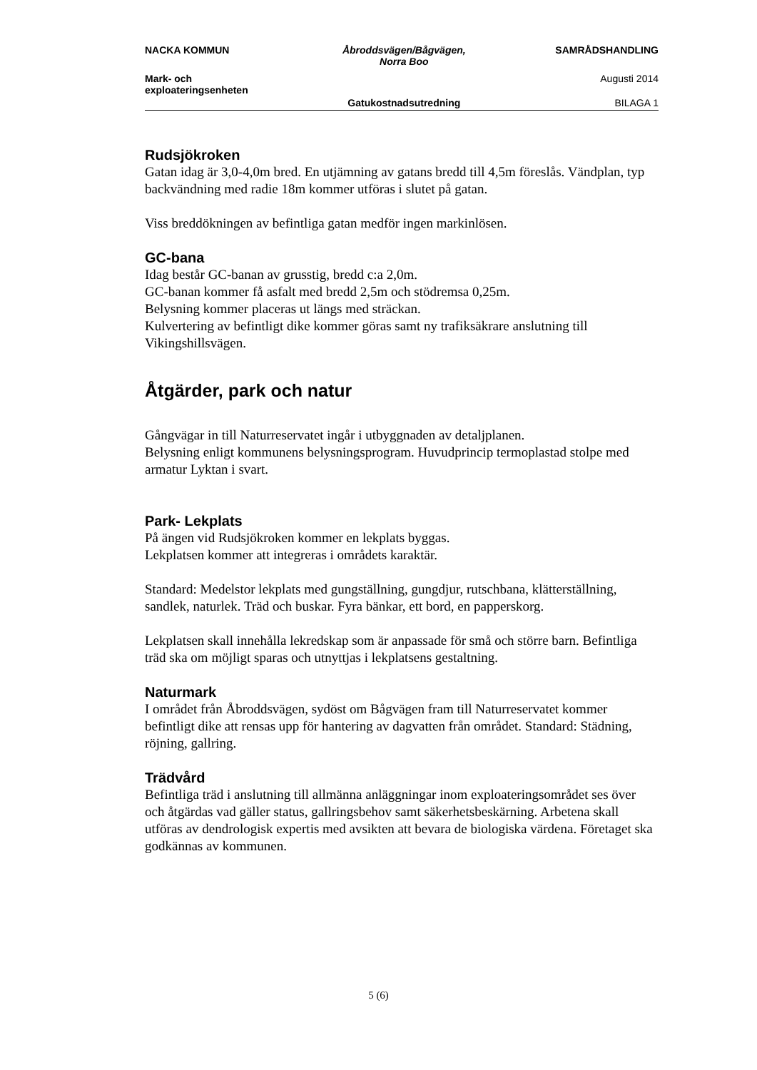| NACKA KOMMUN | Åbroddsvägen/Bågvägen, Norra Boo | SAMRÅDSHANDLING |
| Mark- och exploateringsenheten | | Augusti 2014 |
| | Gatukostnadsutredning | BILAGA 1 |
Rudsjökroken
Gatan idag är 3,0-4,0m bred. En utjämning av gatans bredd till 4,5m föreslås. Vändplan, typ backvändning med radie 18m kommer utföras i slutet på gatan.
Viss breddökningen av befintliga gatan medför ingen markinlösen.
GC-bana
Idag består GC-banan av grusstig, bredd c:a 2,0m.
GC-banan kommer få asfalt med bredd 2,5m och stödremsa 0,25m.
Belysning kommer placeras ut längs med sträckan.
Kulvertering av befintligt dike kommer göras samt ny trafiksäkrare anslutning till Vikingshillsvägen.
Åtgärder, park och natur
Gångvägar in till Naturreservatet ingår i utbyggnaden av detaljplanen.
Belysning enligt kommunens belysningsprogram. Huvudprincip termoplastad stolpe med armatur Lyktan i svart.
Park- Lekplats
På ängen vid Rudsjökroken kommer en lekplats byggas.
Lekplatsen kommer att integreras i områdets karaktär.
Standard: Medelstor lekplats med gungställning, gungdjur, rutschbana, klätterställning, sandlek, naturlek. Träd och buskar. Fyra bänkar, ett bord, en papperskorg.
Lekplatsen skall innehålla lekredskap som är anpassade för små och större barn. Befintliga träd ska om möjligt sparas och utnyttjas i lekplatsens gestaltning.
Naturmark
I området från Åbroddsvägen, sydöst om Bågvägen fram till Naturreservatet kommer befintligt dike att rensas upp för hantering av dagvatten från området. Standard: Städning, röjning, gallring.
Trädvård
Befintliga träd i anslutning till allmänna anläggningar inom exploateringsområdet ses över och åtgärdas vad gäller status, gallringsbehov samt säkerhetsbeskärning. Arbetena skall utföras av dendrologisk expertis med avsikten att bevara de biologiska värdena. Företaget ska godkännas av kommunen.
5 (6)